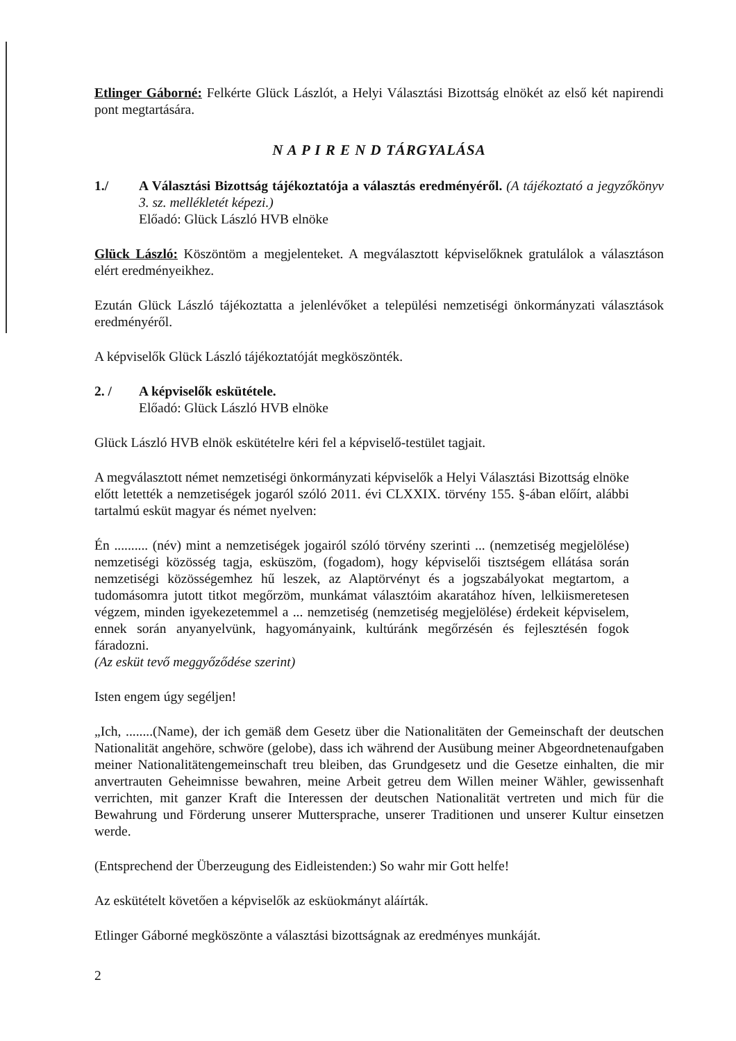Etlinger Gáborné: Felkérte Glück Lászlót, a Helyi Választási Bizottság elnökét az első két napirendi pont megtartására.
N A P I R E N D TÁRGYALÁSA
1./ A Választási Bizottság tájékoztatója a választás eredményéről. (A tájékoztató a jegyzőkönyv 3. sz. mellékletét képezi.)
Előadó: Glück László HVB elnöke
Glück László: Köszöntöm a megjelenteket. A megválasztott képviselőknek gratulálok a választáson elért eredményeikhez.
Ezután Glück László tájékoztatta a jelenlévőket a települési nemzetiségi önkormányzati választások eredményéről.
A képviselők Glück László tájékoztatóját megköszönték.
2. / A képviselők eskütétele.
Előadó: Glück László HVB elnöke
Glück László HVB elnök eskütételre kéri fel a képviselő-testület tagjait.
A megválasztott német nemzetiségi önkormányzati képviselők a Helyi Választási Bizottság elnöke előtt letették a nemzetiségek jogaról szóló 2011. évi CLXXIX. törvény 155. §-ában előírt, alábbi tartalmú esküt magyar és német nyelven:
Én .......... (név) mint a nemzetiségek jogairól szóló törvény szerinti ... (nemzetiség megjelölése) nemzetiségi közösség tagja, esküszöm, (fogadom), hogy képviselői tisztségem ellátása során nemzetiségi közösségemhez hű leszek, az Alaptörvényt és a jogszabályokat megtartom, a tudomásomra jutott titkot megőrzöm, munkámat választóim akaratához híven, lelkiismeretesen végzem, minden igyekezetemmel a ... nemzetiség (nemzetiség megjelölése) érdekeit képviselem, ennek során anyanyelvünk, hagyományaink, kultúránk megőrzésén és fejlesztésén fogok fáradozni.
(Az esküt tevő meggyőződése szerint)
Isten engem úgy segéljen!
„Ich, ........(Name), der ich gemäß dem Gesetz über die Nationalitäten der Gemeinschaft der deutschen Nationalität angehöre, schwöre (gelobe), dass ich während der Ausübung meiner Abgeordnetenaufgaben meiner Nationalitätengemeinschaft treu bleiben, das Grundgesetz und die Gesetze einhalten, die mir anvertrauten Geheimnisse bewahren, meine Arbeit getreu dem Willen meiner Wähler, gewissenhaft verrichten, mit ganzer Kraft die Interessen der deutschen Nationalität vertreten und mich für die Bewahrung und Förderung unserer Muttersprache, unserer Traditionen und unserer Kultur einsetzen werde.
(Entsprechend der Überzeugung des Eidleistenden:) So wahr mir Gott helfe!
Az eskütételt követően a képviselők az esküokmányt aláírták.
Etlinger Gáborné megköszönte a választási bizottságnak az eredményes munkáját.
2